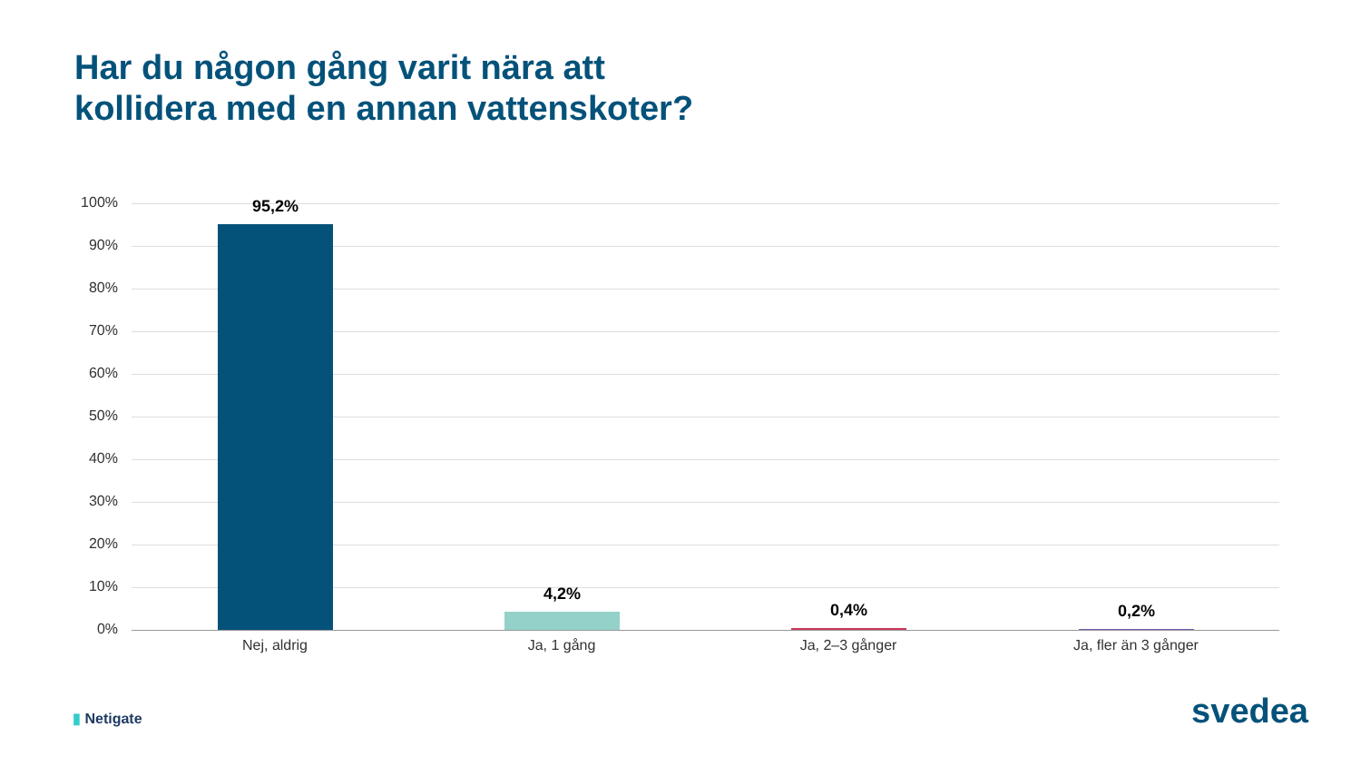Har du någon gång varit nära att
kollidera med en annan vattenskoter?
100%
90%
80%
70%
60%
50%
40%
30%
20%
10%
0%
95,2%
4,2%
0,4% 0,2%
Nej, aldrig Ja, 1 gång Ja, 2–3 gånger Ja, fler än 3 gånger
▮ Netigate svedea